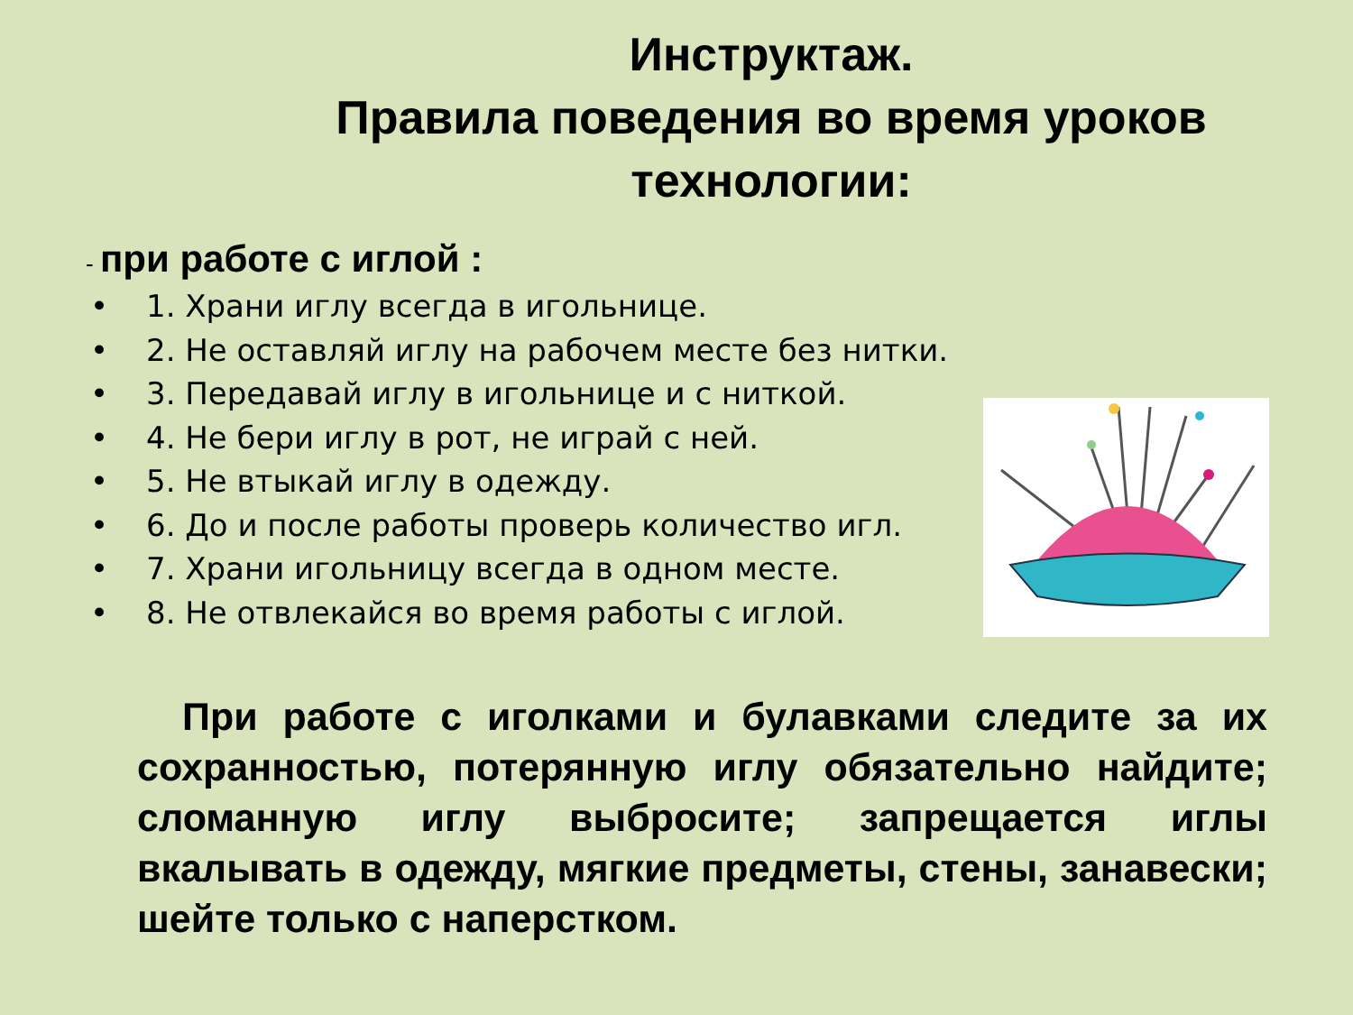Инструктаж.
Правила поведения во время уроков технологии:
- при работе с иглой :
• 1. Храни иглу всегда в игольнице.
• 2. Не оставляй иглу на рабочем месте без нитки.
• 3. Передавай иглу в игольнице и с ниткой.
• 4. Не бери иглу в рот, не играй с ней.
• 5. Не втыкай иглу в одежду.
• 6. До и после работы проверь количество игл.
• 7. Храни игольницу всегда в одном месте.
• 8. Не отвлекайся во время работы с иглой.
При работе с иголками и булавками следите за их сохранностью, потерянную иглу обязательно найдите; сломанную иглу выбросите; запрещается иглы вкалывать в одежду, мягкие предметы, стены, занавески; шейте только с наперстком.